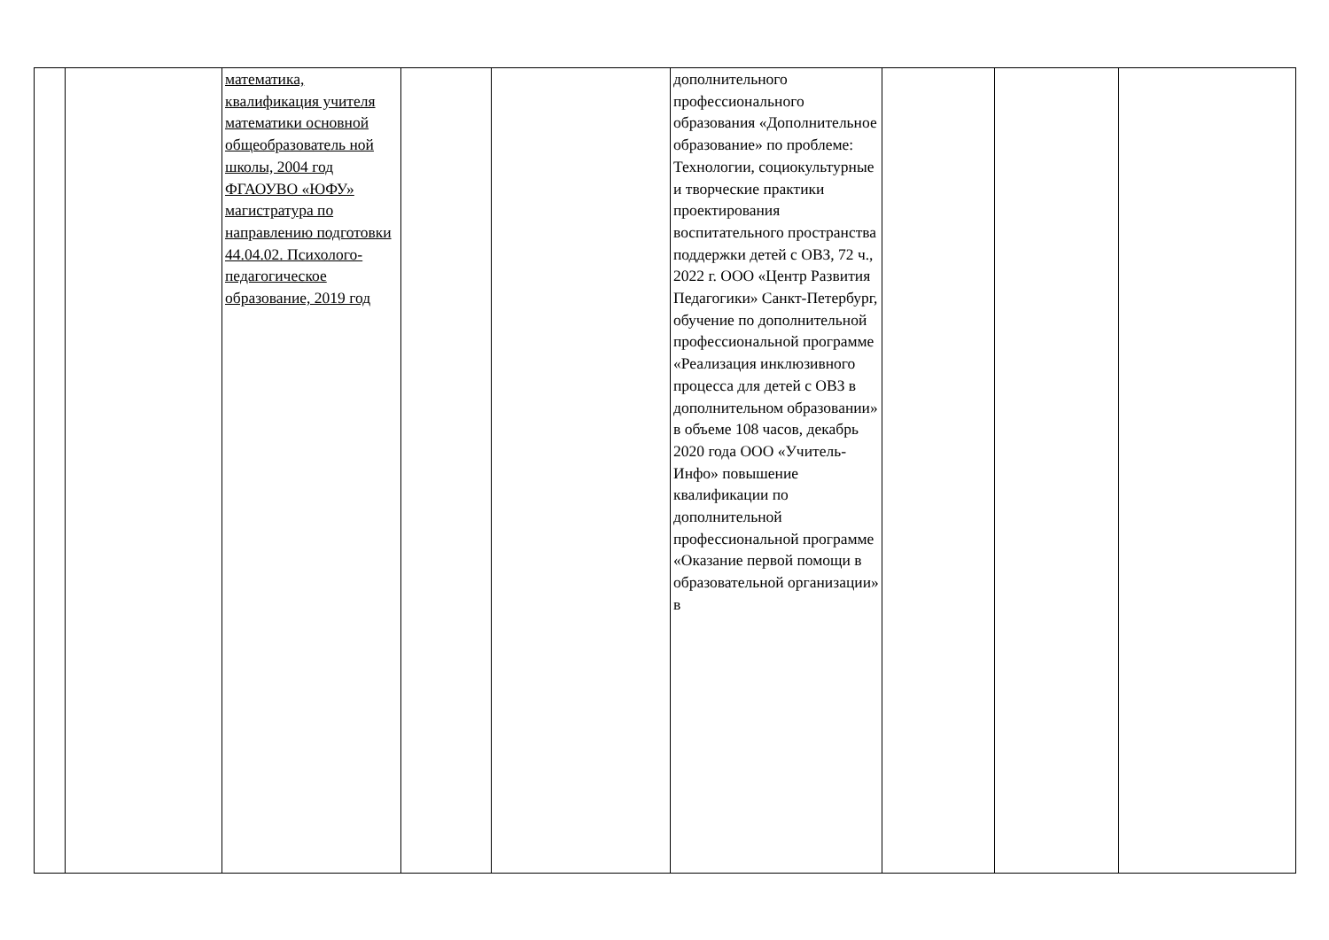| | | математика, квалификация учителя математики основной общеобразователь ной школы, 2004 год ФГАОУВО «ЮФУ» магистратура по направлению подготовки 44.04.02. Психолого-педагогическое образование, 2019 год | | | дополнительного профессионального образования «Дополнительное образование» по проблеме: Технологии, социокультурные и творческие практики проектирования воспитательного пространства поддержки детей с ОВЗ, 72 ч., 2022 г. ООО «Центр Развития Педагогики» Санкт-Петербург, обучение по дополнительной профессиональной программе «Реализация инклюзивного процесса для детей с ОВЗ в дополнительном образовании» в объеме 108 часов, декабрь 2020 года ООО «Учитель-Инфо» повышение квалификации по дополнительной профессиональной программе «Оказание первой помощи в образовательной организации» в | | | |